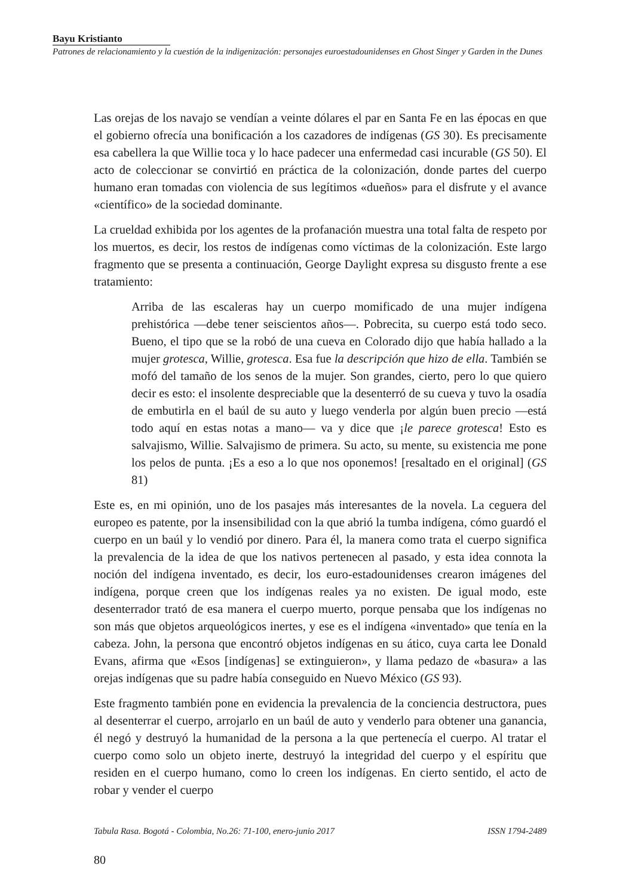Bayu Kristianto
Patrones de relacionamiento y la cuestión de la indigenización: personajes euroestadounidenses en Ghost Singer y Garden in the Dunes
Las orejas de los navajo se vendían a veinte dólares el par en Santa Fe en las épocas en que el gobierno ofrecía una bonificación a los cazadores de indígenas (GS 30). Es precisamente esa cabellera la que Willie toca y lo hace padecer una enfermedad casi incurable (GS 50). El acto de coleccionar se convirtió en práctica de la colonización, donde partes del cuerpo humano eran tomadas con violencia de sus legítimos «dueños» para el disfrute y el avance «científico» de la sociedad dominante.
La crueldad exhibida por los agentes de la profanación muestra una total falta de respeto por los muertos, es decir, los restos de indígenas como víctimas de la colonización. Este largo fragmento que se presenta a continuación, George Daylight expresa su disgusto frente a ese tratamiento:
Arriba de las escaleras hay un cuerpo momificado de una mujer indígena prehistórica —debe tener seiscientos años—. Pobrecita, su cuerpo está todo seco. Bueno, el tipo que se la robó de una cueva en Colorado dijo que había hallado a la mujer grotesca, Willie, grotesca. Esa fue la descripción que hizo de ella. También se mofó del tamaño de los senos de la mujer. Son grandes, cierto, pero lo que quiero decir es esto: el insolente despreciable que la desenterró de su cueva y tuvo la osadía de embutirla en el baúl de su auto y luego venderla por algún buen precio —está todo aquí en estas notas a mano— va y dice que ¡le parece grotesca! Esto es salvajismo, Willie. Salvajismo de primera. Su acto, su mente, su existencia me pone los pelos de punta. ¡Es a eso a lo que nos oponemos! [resaltado en el original] (GS 81)
Este es, en mi opinión, uno de los pasajes más interesantes de la novela. La ceguera del europeo es patente, por la insensibilidad con la que abrió la tumba indígena, cómo guardó el cuerpo en un baúl y lo vendió por dinero. Para él, la manera como trata el cuerpo significa la prevalencia de la idea de que los nativos pertenecen al pasado, y esta idea connota la noción del indígena inventado, es decir, los euro-estadounidenses crearon imágenes del indígena, porque creen que los indígenas reales ya no existen. De igual modo, este desenterrador trató de esa manera el cuerpo muerto, porque pensaba que los indígenas no son más que objetos arqueológicos inertes, y ese es el indígena «inventado» que tenía en la cabeza. John, la persona que encontró objetos indígenas en su ático, cuya carta lee Donald Evans, afirma que «Esos [indígenas] se extinguieron», y llama pedazo de «basura» a las orejas indígenas que su padre había conseguido en Nuevo México (GS 93).
Este fragmento también pone en evidencia la prevalencia de la conciencia destructora, pues al desenterrar el cuerpo, arrojarlo en un baúl de auto y venderlo para obtener una ganancia, él negó y destruyó la humanidad de la persona a la que pertenecía el cuerpo. Al tratar el cuerpo como solo un objeto inerte, destruyó la integridad del cuerpo y el espíritu que residen en el cuerpo humano, como lo creen los indígenas. En cierto sentido, el acto de robar y vender el cuerpo
Tabula Rasa. Bogotá - Colombia, No.26: 71-100, enero-junio 2017 ISSN 1794-2489
80